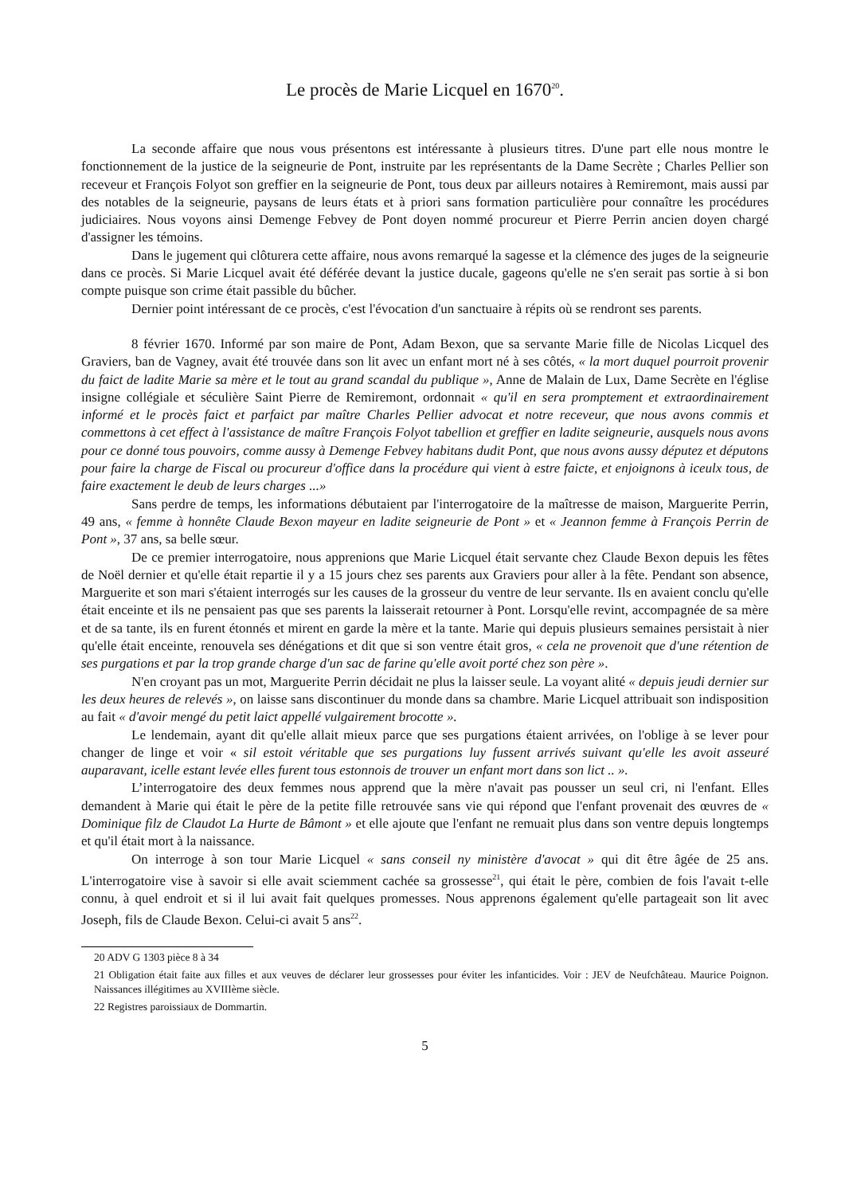Le procès de Marie Licquel en 1670<sup>20</sup>.
La seconde affaire que nous vous présentons est intéressante à plusieurs titres. D'une part elle nous montre le fonctionnement de la justice de la seigneurie de Pont, instruite par les représentants de la Dame Secrète ; Charles Pellier son receveur et François Folyot son greffier en la seigneurie de Pont, tous deux par ailleurs notaires à Remiremont, mais aussi par des notables de la seigneurie, paysans de leurs états et à priori sans formation particulière pour connaître les procédures judiciaires. Nous voyons ainsi Demenge Febvey de Pont doyen nommé procureur et Pierre Perrin ancien doyen chargé d'assigner les témoins.
Dans le jugement qui clôturera cette affaire, nous avons remarqué la sagesse et la clémence des juges de la seigneurie dans ce procès. Si Marie Licquel avait été déférée devant la justice ducale, gageons qu'elle ne s'en serait pas sortie à si bon compte puisque son crime était passible du bûcher.
Dernier point intéressant de ce procès, c'est l'évocation d'un sanctuaire à répits où se rendront ses parents.
8 février 1670. Informé par son maire de Pont, Adam Bexon, que sa servante Marie fille de Nicolas Licquel des Graviers, ban de Vagney, avait été trouvée dans son lit avec un enfant mort né à ses côtés, « la mort duquel pourroit provenir du faict de ladite Marie sa mère et le tout au grand scandal du publique », Anne de Malain de Lux, Dame Secrète en l'église insigne collégiale et séculière Saint Pierre de Remiremont, ordonnait « qu'il en sera promptement et extraordinairement informé et le procès faict et parfaict par maître Charles Pellier advocat et notre receveur, que nous avons commis et commettons à cet effect à l'assistance de maître François Folyot tabellion et greffier en ladite seigneurie, ausquels nous avons pour ce donné tous pouvoirs, comme aussy à Demenge Febvey habitans dudit Pont, que nous avons aussy députez et députons pour faire la charge de Fiscal ou procureur d'office dans la procédure qui vient à estre faicte, et enjoignons à iceulx tous, de faire exactement le deub de leurs charges ...»
Sans perdre de temps, les informations débutaient par l'interrogatoire de la maîtresse de maison, Marguerite Perrin, 49 ans, « femme à honnête Claude Bexon mayeur en ladite seigneurie de Pont » et « Jeannon femme à François Perrin de Pont », 37 ans, sa belle sœur.
De ce premier interrogatoire, nous apprenions que Marie Licquel était servante chez Claude Bexon depuis les fêtes de Noël dernier et qu'elle était repartie il y a 15 jours chez ses parents aux Graviers pour aller à la fête. Pendant son absence, Marguerite et son mari s'étaient interrogés sur les causes de la grosseur du ventre de leur servante. Ils en avaient conclu qu'elle était enceinte et ils ne pensaient pas que ses parents la laisserait retourner à Pont. Lorsqu'elle revint, accompagnée de sa mère et de sa tante, ils en furent étonnés et mirent en garde la mère et la tante. Marie qui depuis plusieurs semaines persistait à nier qu'elle était enceinte, renouvela ses dénégations et dit que si son ventre était gros, « cela ne provenoit que d'une rétention de ses purgations et par la trop grande charge d'un sac de farine qu'elle avoit porté chez son père ».
N'en croyant pas un mot, Marguerite Perrin décidait ne plus la laisser seule. La voyant alité « depuis jeudi dernier sur les deux heures de relevés », on laisse sans discontinuer du monde dans sa chambre. Marie Licquel attribuait son indisposition au fait « d'avoir mengé du petit laict appellé vulgairement brocotte ».
Le lendemain, ayant dit qu'elle allait mieux parce que ses purgations étaient arrivées, on l'oblige à se lever pour changer de linge et voir « sil estoit véritable que ses purgations luy fussent arrivés suivant qu'elle les avoit asseuré auparavant, icelle estant levée elles furent tous estonnois de trouver un enfant mort dans son lict .. ».
L’interrogatoire des deux femmes nous apprend que la mère n'avait pas pousser un seul cri, ni l'enfant. Elles demandent à Marie qui était le père de la petite fille retrouvée sans vie qui répond que l'enfant provenait des œuvres de « Dominique filz de Claudot La Hurte de Bâmont » et elle ajoute que l'enfant ne remuait plus dans son ventre depuis longtemps et qu'il était mort à la naissance.
On interroge à son tour Marie Licquel « sans conseil ny ministère d'avocat » qui dit être âgée de 25 ans. L'interrogatoire vise à savoir si elle avait sciemment cachée sa grossesse<sup>21</sup>, qui était le père, combien de fois l'avait t-elle connu, à quel endroit et si il lui avait fait quelques promesses. Nous apprenons également qu'elle partageait son lit avec Joseph, fils de Claude Bexon. Celui-ci avait 5 ans<sup>22</sup>.
20 ADV G 1303 pièce 8 à 34
21 Obligation était faite aux filles et aux veuves de déclarer leur grossesses pour éviter les infanticides. Voir : JEV de Neufchâteau. Maurice Poignon. Naissances illégitimes au XVIIIème siècle.
22 Registres paroissiaux de Dommartin.
5